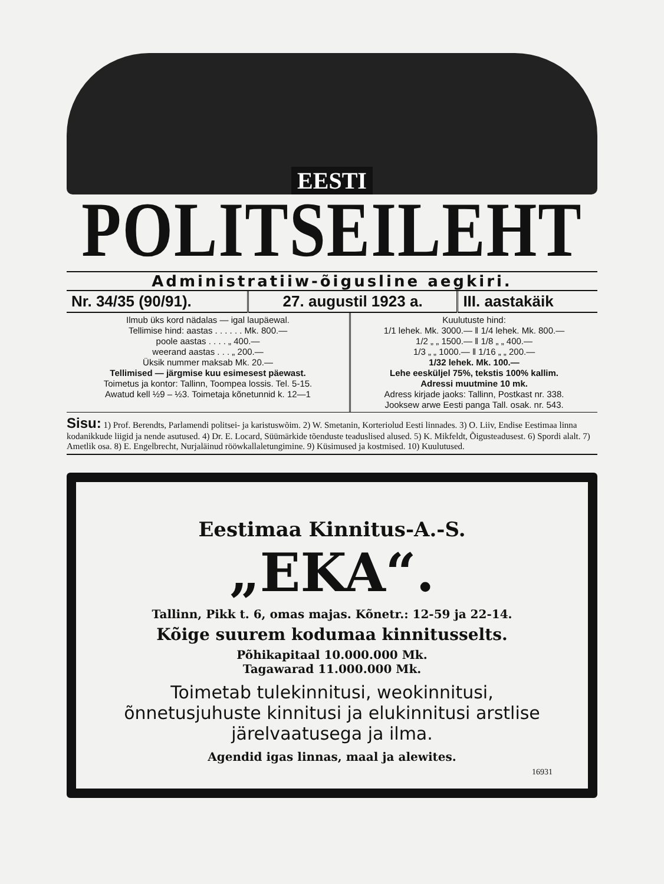EESTI
POLITSEILEHT
Administratiiw-õigusline aegkiri.
| Nr. 34/35 (90/91). | 27. augustil 1923 a. | III. aastakäik |
| Ilmub üks kord nädalas — igal laupäewal. Tellimise hind: aastas . . . . . . Mk. 800.— poole aastas . . . . „ 400.— weerand aastas . . . „ 200.— Üksik nummer maksab Mk. 20.— Tellimised — järgmise kuu esimesest päewast. Toimetus ja kontor: Tallinn, Toompea lossis. Tel. 5-15. Awatud kell ½9 – ½3. Toimetaja kõnetunnid k. 12—1 | Kuulutuste hind: 1/1 lehek. Mk. 3000.— ‖ 1/4 lehek. Mk. 800.— 1/2 „ „ 1500.— ‖ 1/8 „ „ 400.— 1/3 „ „ 1000.— ‖ 1/16 „ „ 200.— 1/32 lehek. Mk. 100.— Lehe eesküljel 75%, tekstis 100% kallim. Adressi muutmine 10 mk. Adress kirjade jaoks: Tallinn, Postkast nr. 338. Jooksew arwe Eesti panga Tall. osak. nr. 543. |
Sisu: 1) Prof. Berendts, Parlamendi politsei- ja karistuswõim. 2) W. Smetanin, Korteriolud Eesti linnades. 3) O. Liiv, Endise Eestimaa linna kodanikkude liigid ja nende asutused. 4) Dr. E. Locard, Süümärkide tõenduste teaduslised alused. 5) K. Mikfeldt, Õigusteadusest. 6) Spordi alalt. 7) Ametlik osa. 8) E. Engelbrecht, Nurjaläinud rööwkallaletungimine. 9) Küsimused ja kostmised. 10) Kuulutused.
Eestimaa Kinnitus-A.-S.
„EKA“.
Tallinn, Pikk t. 6, omas majas. Kõnetr.: 12-59 ja 22-14.
Kõige suurem kodumaa kinnitusselts.
Põhikapitaal 10.000.000 Mk.
Tagawarad 11.000.000 Mk.
Toimetab tulekinnitusi, weokinnitusi, õnnetusjuhuste kinnitusi ja elukinnitusi arstlise järelvaatusega ja ilma.
Agendid igas linnas, maal ja alewites.
16931